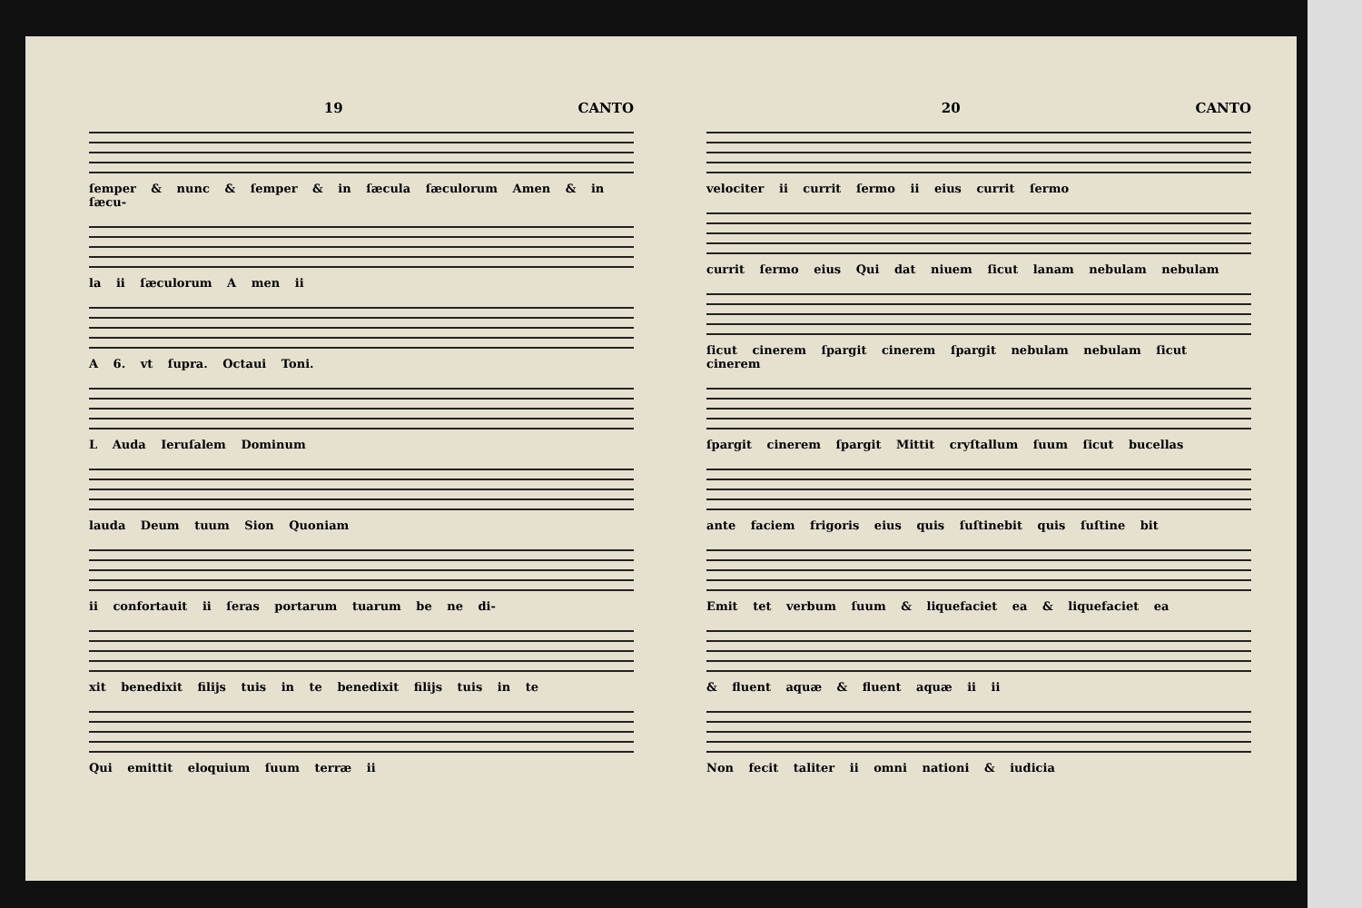19 CANTO
ſemper & nunc & ſemper & in ſæcula ſæculorum Amen & in ſæcu-
la ii ſæculorum A men ii
A 6. vt ſupra. Octaui Toni.
L Auda Ieruſalem Dominum
lauda Deum tuum Sion Quoniam
ii confortauit ii ſeras portarum tuarum be ne di-
xit benedixit filijs tuis in te benedixit filijs tuis in te
Qui emittit eloquium ſuum terræ ii
20 CANTO
velociter ii currit ſermo ii eius currit ſermo
currit ſermo eius Qui dat niuem ſicut lanam nebulam nebulam
ſicut cinerem ſpargit cinerem ſpargit nebulam nebulam ſicut cinerem
ſpargit cinerem ſpargit Mittit cryſtallum ſuum ſicut bucellas
ante faciem frigoris eius quis ſuſtinebit quis ſuſtine bit
Emit tet verbum ſuum & liquefaciet ea & liquefaciet ea
& fluent aquæ & fluent aquæ ii ii
Non fecit taliter ii omni nationi & iudicia